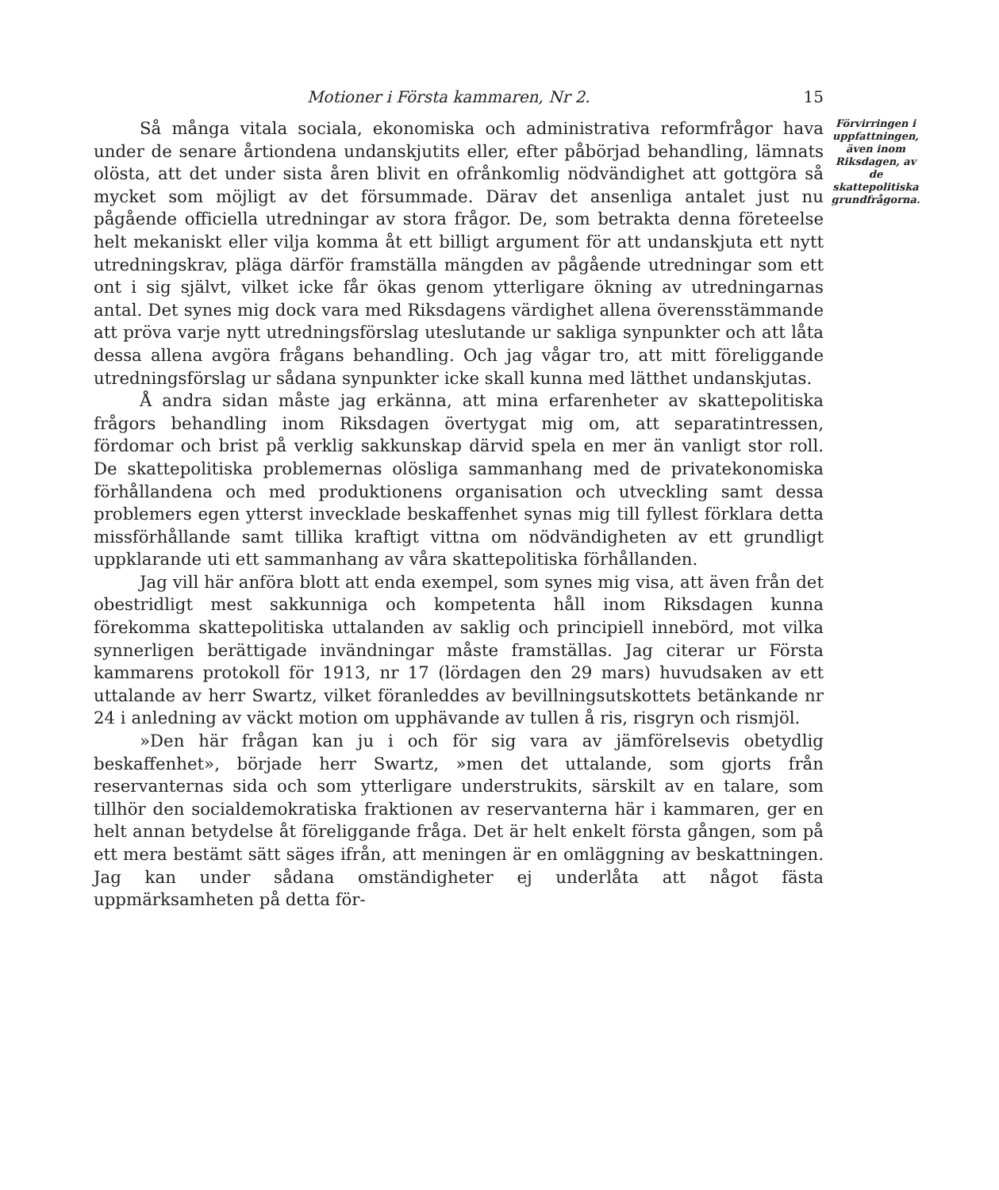Motioner i Första kammaren, Nr 2. 15
Så många vitala sociala, ekonomiska och administrativa reformfrågor hava under de senare årtiondena undanskjutits eller, efter påbörjad behandling, lämnats olösta, att det under sista åren blivit en ofrånkomlig nödvändighet att gottgöra så mycket som möjligt av det försummade. Därav det ansenliga antalet just nu pågående officiella utredningar av stora frågor. De, som betrakta denna företeelse helt mekaniskt eller vilja komma åt ett billigt argument för att undanskjuta ett nytt utredningskrav, pläga därför framställa mängden av pågående utredningar som ett ont i sig självt, vilket icke får ökas genom ytterligare ökning av utredningarnas antal. Det synes mig dock vara med Riksdagens värdighet allena överensstämmande att pröva varje nytt utredningsförslag uteslutande ur sakliga synpunkter och att låta dessa allena avgöra frågans behandling. Och jag vågar tro, att mitt föreliggande utredningsförslag ur sådana synpunkter icke skall kunna med lätthet undanskjutas.
Å andra sidan måste jag erkänna, att mina erfarenheter av skattepolitiska frågors behandling inom Riksdagen övertygat mig om, att separatintressen, fördomar och brist på verklig sakkunskap därvid spela en mer än vanligt stor roll. De skattepolitiska problemernas olösliga sammanhang med de privatekonomiska förhållandena och med produktionens organisation och utveckling samt dessa problemers egen ytterst invecklade beskaffenhet synas mig till fyllest förklara detta missförhållande samt tillika kraftigt vittna om nödvändigheten av ett grundligt uppklarande uti ett sammanhang av våra skattepolitiska förhållanden.
Jag vill här anföra blott att enda exempel, som synes mig visa, att även från det obestridligt mest sakkunniga och kompetenta håll inom Riksdagen kunna förekomma skattepolitiska uttalanden av saklig och principiell innebörd, mot vilka synnerligen berättigade invändningar måste framställas. Jag citerar ur Första kammarens protokoll för 1913, nr 17 (lördagen den 29 mars) huvudsaken av ett uttalande av herr Swartz, vilket föranleddes av bevillningsutskottets betänkande nr 24 i anledning av väckt motion om upphävande av tullen å ris, risgryn och rismjöl.
»Den här frågan kan ju i och för sig vara av jämförelsevis obetydlig beskaffenhet», började herr Swartz, »men det uttalande, som gjorts från reservanternas sida och som ytterligare understrukits, särskilt av en talare, som tillhör den socialdemokratiska fraktionen av reservanterna här i kammaren, ger en helt annan betydelse åt föreliggande fråga. Det är helt enkelt första gången, som på ett mera bestämt sätt säges ifrån, att meningen är en omläggning av beskattningen. Jag kan under sådana omständigheter ej underlåta att något fästa uppmärksamheten på detta för-
Förvirringen i uppfattningen, även inom Riksdagen, av de skattepolitiska grundfrågorna.